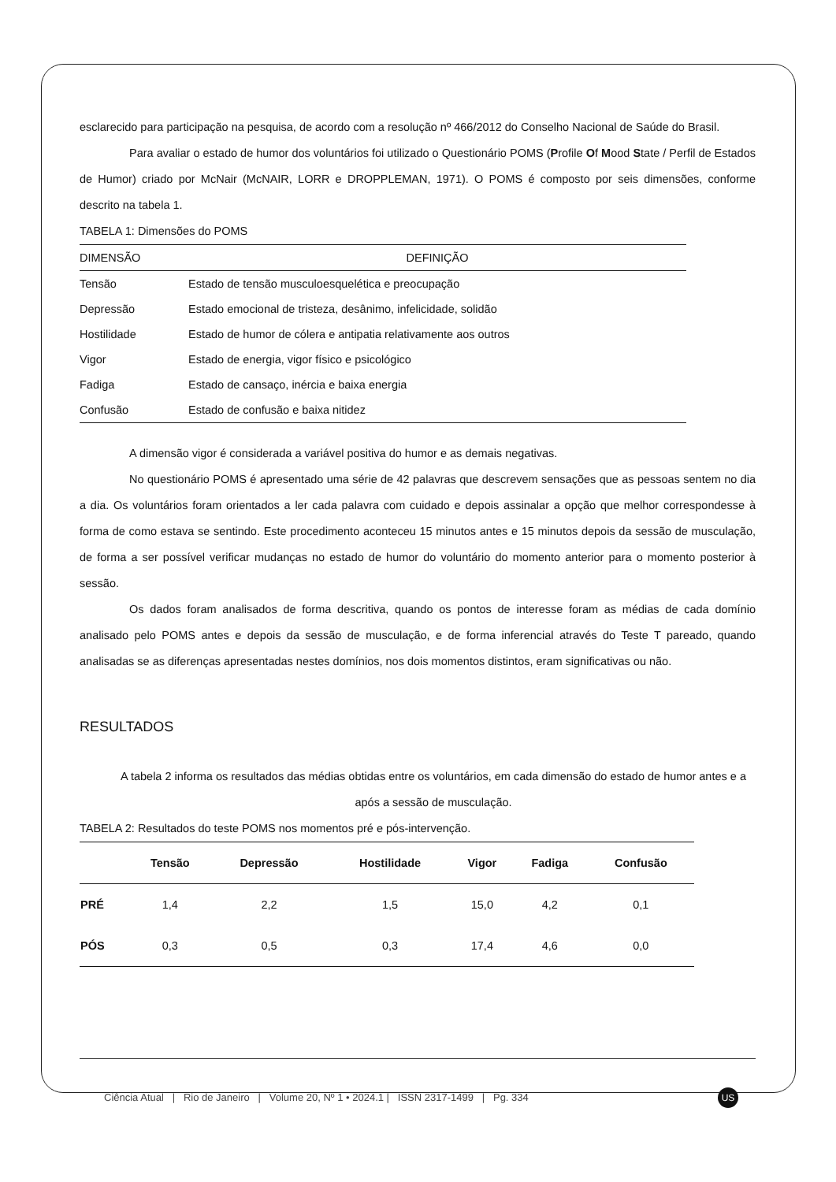esclarecido para participação na pesquisa, de acordo com a resolução nº 466/2012 do Conselho Nacional de Saúde do Brasil.
Para avaliar o estado de humor dos voluntários foi utilizado o Questionário POMS (Profile Of Mood State / Perfil de Estados de Humor) criado por McNair (McNAIR, LORR e DROPPLEMAN, 1971). O POMS é composto por seis dimensões, conforme descrito na tabela 1.
TABELA 1: Dimensões do POMS
| DIMENSÃO | DEFINIÇÃO |
| Tensão | Estado de tensão musculoesquelética e preocupação |
| Depressão | Estado emocional de tristeza, desânimo, infelicidade, solidão |
| Hostilidade | Estado de humor de cólera e antipatia relativamente aos outros |
| Vigor | Estado de energia, vigor físico e psicológico |
| Fadiga | Estado de cansaço, inércia e baixa energia |
| Confusão | Estado de confusão e baixa nitidez |
A dimensão vigor é considerada a variável positiva do humor e as demais negativas.
No questionário POMS é apresentado uma série de 42 palavras que descrevem sensações que as pessoas sentem no dia a dia. Os voluntários foram orientados a ler cada palavra com cuidado e depois assinalar a opção que melhor correspondesse à forma de como estava se sentindo. Este procedimento aconteceu 15 minutos antes e 15 minutos depois da sessão de musculação, de forma a ser possível verificar mudanças no estado de humor do voluntário do momento anterior para o momento posterior à sessão.
Os dados foram analisados de forma descritiva, quando os pontos de interesse foram as médias de cada domínio analisado pelo POMS antes e depois da sessão de musculação, e de forma inferencial através do Teste T pareado, quando analisadas se as diferenças apresentadas nestes domínios, nos dois momentos distintos, eram significativas ou não.
RESULTADOS
A tabela 2 informa os resultados das médias obtidas entre os voluntários, em cada dimensão do estado de humor antes e a após a sessão de musculação.
TABELA 2: Resultados do teste POMS nos momentos pré e pós-intervenção.
| | Tensão | Depressão | Hostilidade | Vigor | Fadiga | Confusão |
| --- | --- | --- | --- | --- | --- | --- |
| PRÉ | 1,4 | 2,2 | 1,5 | 15,0 | 4,2 | 0,1 |
| PÓS | 0,3 | 0,5 | 0,3 | 17,4 | 4,6 | 0,0 |
Ciência Atual | Rio de Janeiro | Volume 20, Nº 1 • 2024.1 | ISSN 2317-1499 | Pg. 334
US